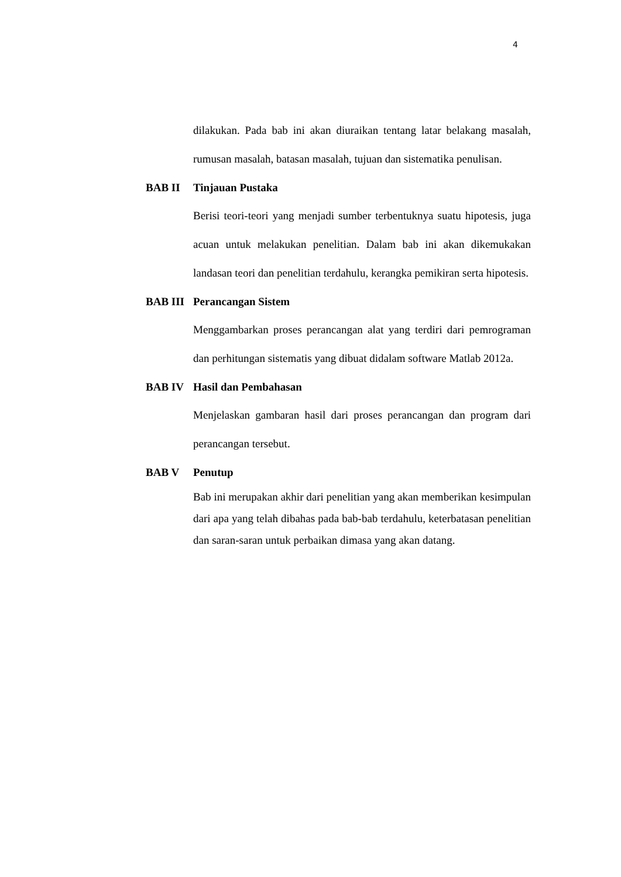4
dilakukan. Pada bab ini akan diuraikan tentang latar belakang masalah, rumusan masalah, batasan masalah, tujuan dan sistematika penulisan.
BAB II Tinjauan Pustaka
Berisi teori-teori yang menjadi sumber terbentuknya suatu hipotesis, juga acuan untuk melakukan penelitian. Dalam bab ini akan dikemukakan landasan teori dan penelitian terdahulu, kerangka pemikiran serta hipotesis.
BAB III Perancangan Sistem
Menggambarkan proses perancangan alat yang terdiri dari pemrograman dan perhitungan sistematis yang dibuat didalam software Matlab 2012a.
BAB IV Hasil dan Pembahasan
Menjelaskan gambaran hasil dari proses perancangan dan program dari perancangan tersebut.
BAB V Penutup
Bab ini merupakan akhir dari penelitian yang akan memberikan kesimpulan dari apa yang telah dibahas pada bab-bab terdahulu, keterbatasan penelitian dan saran-saran untuk perbaikan dimasa yang akan datang.